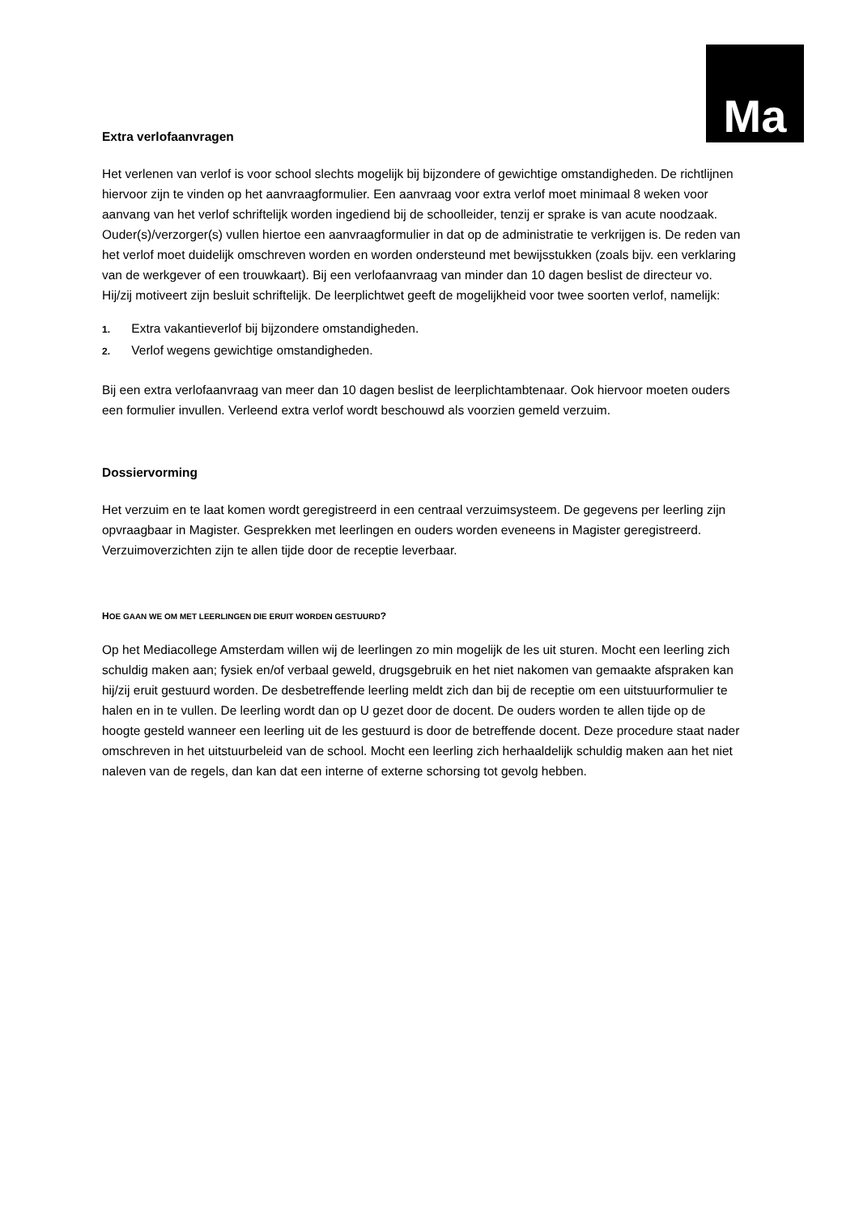Ma
Extra verlofaanvragen
Het verlenen van verlof is voor school slechts mogelijk bij bijzondere of gewichtige omstandigheden. De richtlijnen hiervoor zijn te vinden op het aanvraagformulier. Een aanvraag voor extra verlof moet minimaal 8 weken voor aanvang van het verlof schriftelijk worden ingediend bij de schoolleider, tenzij er sprake is van acute noodzaak. Ouder(s)/verzorger(s) vullen hiertoe een aanvraagformulier in dat op de administratie te verkrijgen is. De reden van het verlof moet duidelijk omschreven worden en worden ondersteund met bewijsstukken (zoals bijv. een verklaring van de werkgever of een trouwkaart). Bij een verlofaanvraag van minder dan 10 dagen beslist de directeur vo. Hij/zij motiveert zijn besluit schriftelijk. De leerplichtwet geeft de mogelijkheid voor twee soorten verlof, namelijk:
1. Extra vakantieverlof bij bijzondere omstandigheden.
2. Verlof wegens gewichtige omstandigheden.
Bij een extra verlofaanvraag van meer dan 10 dagen beslist de leerplichtambtenaar. Ook hiervoor moeten ouders een formulier invullen. Verleend extra verlof wordt beschouwd als voorzien gemeld verzuim.
Dossiervorming
Het verzuim en te laat komen wordt geregistreerd in een centraal verzuimsysteem. De gegevens per leerling zijn opvraagbaar in Magister. Gesprekken met leerlingen en ouders worden eveneens in Magister geregistreerd. Verzuimoverzichten zijn te allen tijde door de receptie leverbaar.
HOE GAAN WE OM MET LEERLINGEN DIE ERUIT WORDEN GESTUURD?
Op het Mediacollege Amsterdam willen wij de leerlingen zo min mogelijk de les uit sturen. Mocht een leerling zich schuldig maken aan; fysiek en/of verbaal geweld, drugsgebruik en het niet nakomen van gemaakte afspraken kan hij/zij eruit gestuurd worden. De desbetreffende leerling meldt zich dan bij de receptie om een uitstuurformulier te halen en in te vullen. De leerling wordt dan op U gezet door de docent. De ouders worden te allen tijde op de hoogte gesteld wanneer een leerling uit de les gestuurd is door de betreffende docent. Deze procedure staat nader omschreven in het uitstuurbeleid van de school. Mocht een leerling zich herhaaldelijk schuldig maken aan het niet naleven van de regels, dan kan dat een interne of externe schorsing tot gevolg hebben.